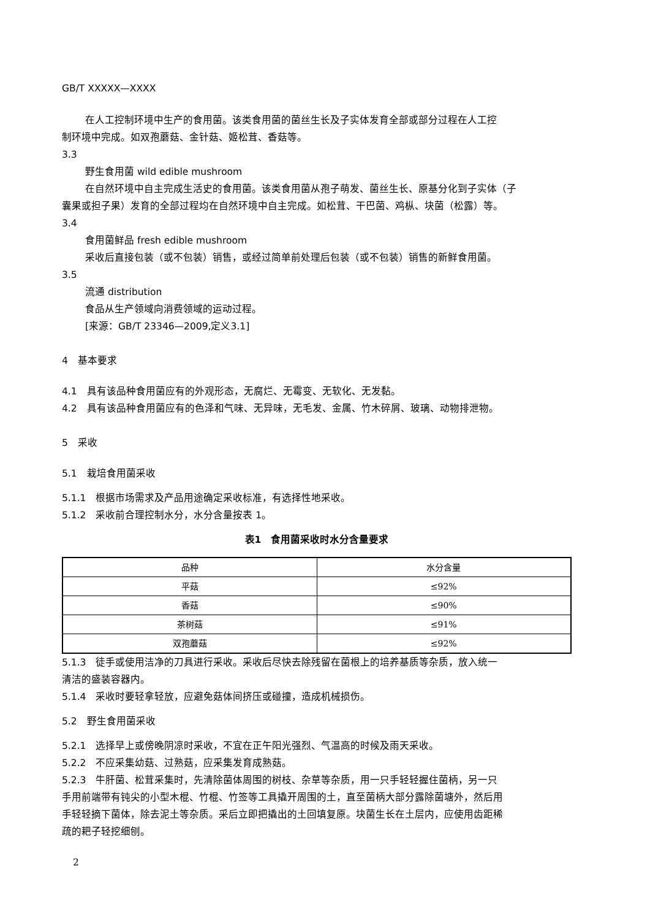GB/T XXXXX—XXXX
在人工控制环境中生产的食用菌。该类食用菌的菌丝生长及子实体发育全部或部分过程在人工控
制环境中完成。如双孢蘑菇、金针菇、姬松茸、香菇等。
3.3
野生食用菌 wild edible mushroom
在自然环境中自主完成生活史的食用菌。该类食用菌从孢子萌发、菌丝生长、原基分化到子实体（子
囊果或担子果）发育的全部过程均在自然环境中自主完成。如松茸、干巴菌、鸡枞、块菌（松露）等。
3.4
食用菌鲜品 fresh edible mushroom
采收后直接包装（或不包装）销售，或经过简单前处理后包装（或不包装）销售的新鲜食用菌。
3.5
流通 distribution
食品从生产领域向消费领域的运动过程。
[来源：GB/T 23346—2009,定义3.1]
4　基本要求
4.1　具有该品种食用菌应有的外观形态，无腐烂、无霉变、无软化、无发黏。
4.2　具有该品种食用菌应有的色泽和气味、无异味，无毛发、金属、竹木碎屑、玻璃、动物排泄物。
5　采收
5.1　栽培食用菌采收
5.1.1　根据市场需求及产品用途确定采收标准，有选择性地采收。
5.1.2　采收前合理控制水分，水分含量按表 1。
表1　食用菌采收时水分含量要求
| 品种 | 水分含量 |
| --- | --- |
| 平菇 | ≤92% |
| 香菇 | ≤90% |
| 茶树菇 | ≤91% |
| 双孢蘑菇 | ≤92% |
5.1.3　徒手或使用洁净的刀具进行采收。采收后尽快去除残留在菌根上的培养基质等杂质，放入统一
清洁的盛装容器内。
5.1.4　采收时要轻拿轻放，应避免菇体间挤压或碰撞，造成机械损伤。
5.2　野生食用菌采收
5.2.1　选择早上或傍晚阴凉时采收，不宜在正午阳光强烈、气温高的时候及雨天采收。
5.2.2　不应采集幼菇、过熟菇，应采集发育成熟菇。
5.2.3　牛肝菌、松茸采集时，先清除菌体周围的树枝、杂草等杂质，用一只手轻轻握住菌柄，另一只
手用前端带有钝尖的小型木棍、竹棍、竹签等工具撬开周围的土，直至菌柄大部分露除菌塘外，然后用
手轻轻摘下菌体，除去泥土等杂质。采后立即把撬出的土回填复原。块菌生长在土层内，应使用齿距稀
疏的耙子轻挖细刨。
2